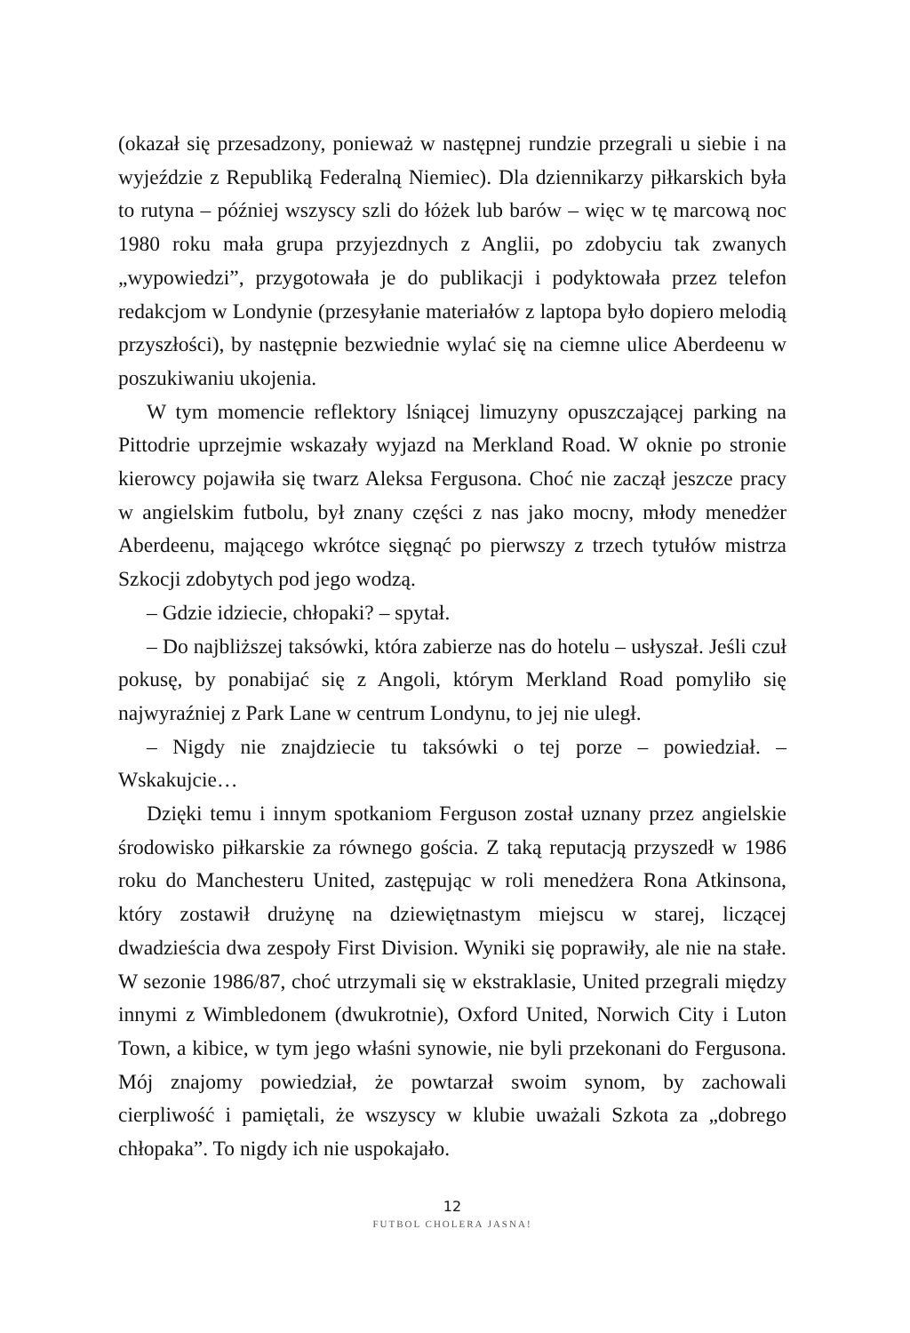(okazał się przesadzony, ponieważ w następnej rundzie przegrali u siebie i na wyjeździe z Republiką Federalną Niemiec). Dla dziennikarzy piłkarskich była to rutyna – później wszyscy szli do łóżek lub barów – więc w tę marcową noc 1980 roku mała grupa przyjezdnych z Anglii, po zdobyciu tak zwanych „wypowiedzi”, przygotowała je do publikacji i podyktowała przez telefon redakcjom w Londynie (przesyłanie materiałów z laptopa było dopiero melodią przyszłości), by następnie bezwiednie wylać się na ciemne ulice Aberdeenu w poszukiwaniu ukojenia.
W tym momencie reflektory lśniącej limuzyny opuszczającej parking na Pittodrie uprzejmie wskazały wyjazd na Merkland Road. W oknie po stronie kierowcy pojawiła się twarz Aleksa Fergusona. Choć nie zaczął jeszcze pracy w angielskim futbolu, był znany części z nas jako mocny, młody menedżer Aberdeenu, mającego wkrótce sięgnąć po pierwszy z trzech tytułów mistrza Szkocji zdobytych pod jego wodzą.
– Gdzie idziecie, chłopaki? – spytał.
– Do najbliższej taksówki, która zabierze nas do hotelu – usłyszał. Jeśli czuł pokusę, by ponabijać się z Angoli, którym Merkland Road pomyliło się najwyraźniej z Park Lane w centrum Londynu, to jej nie uległ.
– Nigdy nie znajdziecie tu taksówki o tej porze – powiedział. – Wskakujcie…
Dzięki temu i innym spotkaniom Ferguson został uznany przez angielskie środowisko piłkarskie za równego gościa. Z taką reputacją przyszedł w 1986 roku do Manchesteru United, zastępując w roli menedżera Rona Atkinsona, który zostawił drużynę na dziewiętnastym miejscu w starej, liczącej dwadzieścia dwa zespoły First Division. Wyniki się poprawiły, ale nie na stałe. W sezonie 1986/87, choć utrzymali się w ekstraklasie, United przegrali między innymi z Wimbledonem (dwukrotnie), Oxford United, Norwich City i Luton Town, a kibice, w tym jego właśni synowie, nie byli przekonani do Fergusona. Mój znajomy powiedział, że powtarzał swoim synom, by zachowali cierpliwość i pamiętali, że wszyscy w klubie uważali Szkota za „dobrego chłopaka”. To nigdy ich nie uspokajało.
12
FUTBOL CHOLERA JASNA!